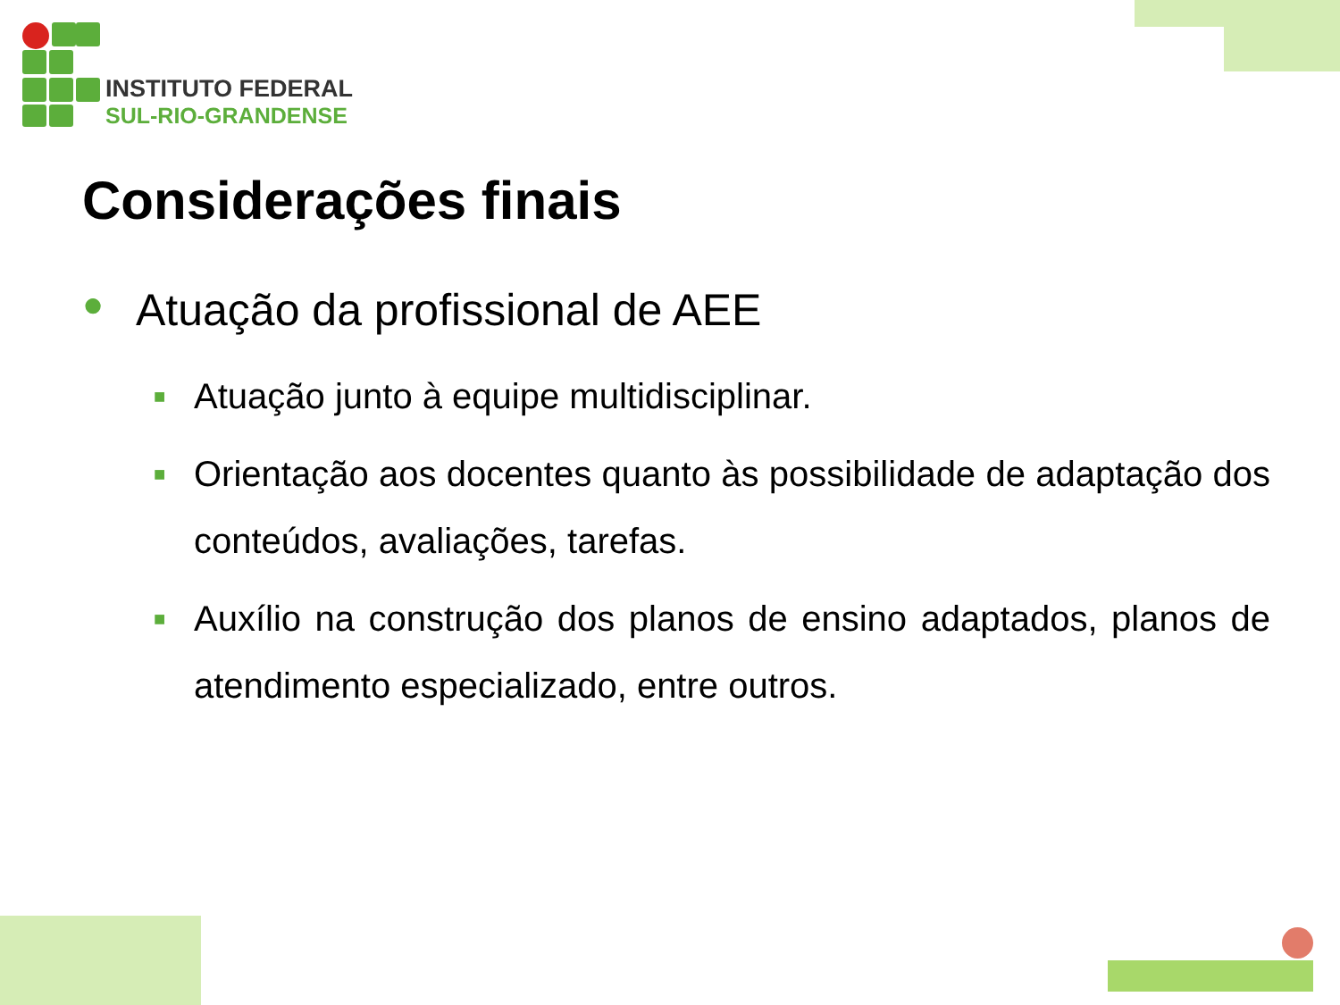INSTITUTO FEDERAL
SUL-RIO-GRANDENSE
Considerações finais
● Atuação da profissional de AEE
■ Atuação junto à equipe multidisciplinar.
■ Orientação aos docentes quanto às possibilidade de adaptação dos conteúdos, avaliações, tarefas.
■ Auxílio na construção dos planos de ensino adaptados, planos de atendimento especializado, entre outros.